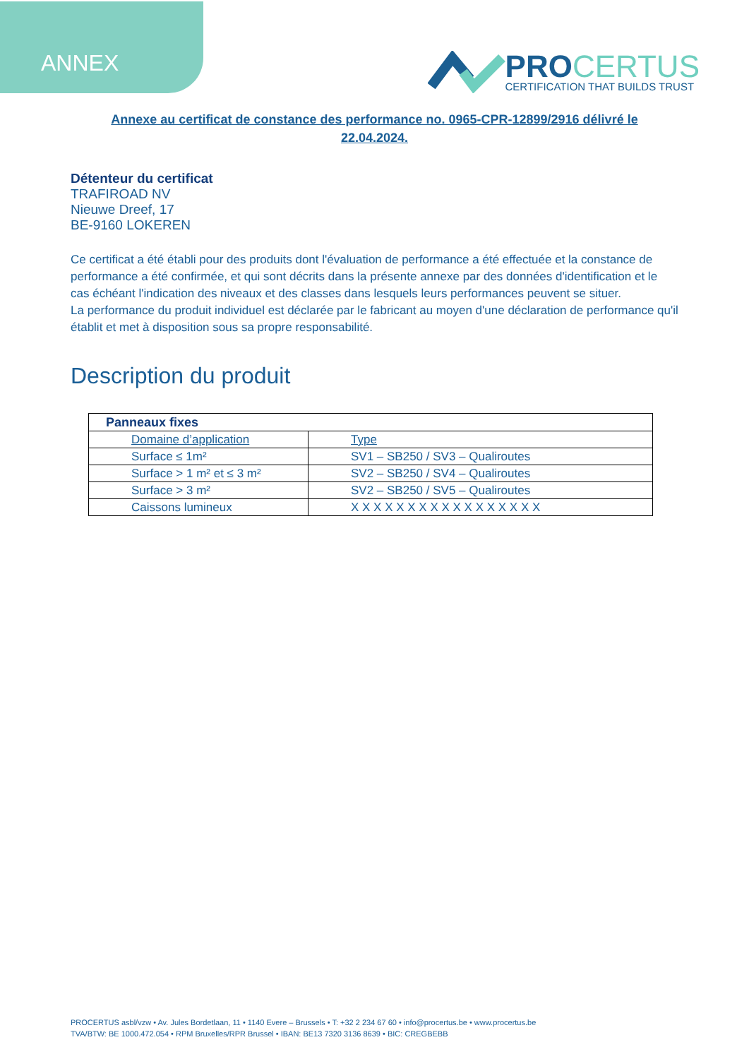ANNEX
PROCERTUS
CERTIFICATION THAT BUILDS TRUST
Annexe au certificat de constance des performance no. 0965-CPR-12899/2916 délivré le 22.04.2024.
Détenteur du certificat
TRAFIROAD NV
Nieuwe Dreef, 17
BE-9160 LOKEREN
Ce certificat a été établi pour des produits dont l'évaluation de performance a été effectuée et la constance de performance a été confirmée, et qui sont décrits dans la présente annexe par des données d'identification et le cas échéant l'indication des niveaux et des classes dans lesquels leurs performances peuvent se situer.
La performance du produit individuel est déclarée par le fabricant au moyen d'une déclaration de performance qu'il établit et met à disposition sous sa propre responsabilité.
Description du produit
| Panneaux fixes | |
| Domaine d’application | Type |
| Surface ≤ 1m² | SV1 – SB250 / SV3 – Qualiroutes |
| Surface > 1 m² et ≤ 3 m² | SV2 – SB250 / SV4 – Qualiroutes |
| Surface > 3 m² | SV2 – SB250 / SV5 – Qualiroutes |
| Caissons lumineux | X X X X X X X X X X X X X X X X X |
PROCERTUS asbl/vzw • Av. Jules Bordetlaan, 11 • 1140 Evere – Brussels • T: +32 2 234 67 60 • info@procertus.be • www.procertus.be
TVA/BTW: BE 1000.472.054 • RPM Bruxelles/RPR Brussel • IBAN: BE13 7320 3136 8639 • BIC: CREGBEBB